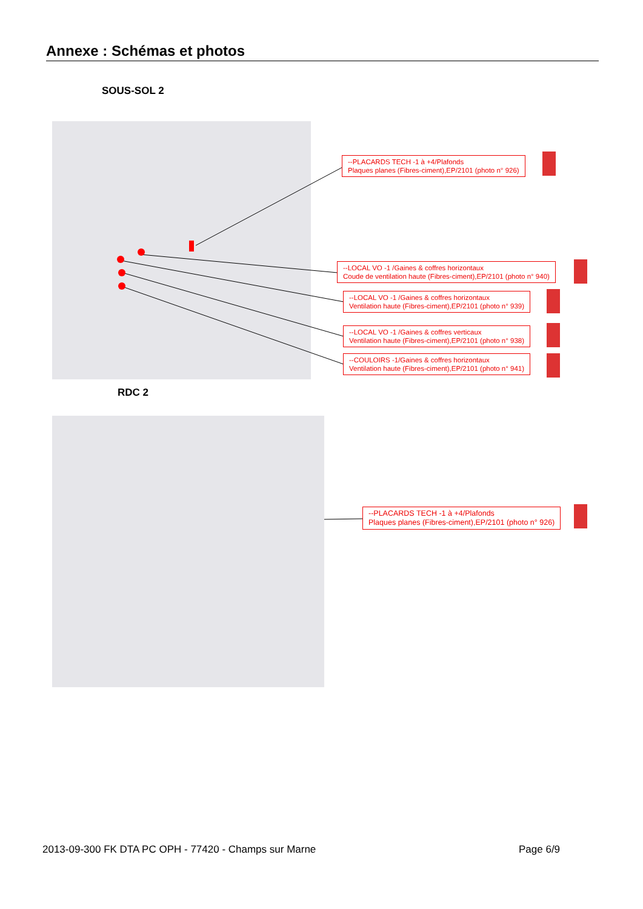Annexe : Schémas et photos
SOUS-SOL 2
--PLACARDS TECH -1 à +4/Plafonds
Plaques planes (Fibres-ciment),EP/2101 (photo n° 926)
--LOCAL VO -1 /Gaines & coffres horizontaux
Coude de ventilation haute (Fibres-ciment),EP/2101 (photo n° 940)
--LOCAL VO -1 /Gaines & coffres horizontaux
Ventilation haute (Fibres-ciment),EP/2101 (photo n° 939)
--LOCAL VO -1 /Gaines & coffres verticaux
Ventilation haute (Fibres-ciment),EP/2101 (photo n° 938)
--COULOIRS -1/Gaines & coffres horizontaux
Ventilation haute (Fibres-ciment),EP/2101 (photo n° 941)
RDC 2
--PLACARDS TECH -1 à +4/Plafonds
Plaques planes (Fibres-ciment),EP/2101 (photo n° 926)
2013-09-300 FK DTA PC OPH - 77420 - Champs sur Marne
Page 6/9